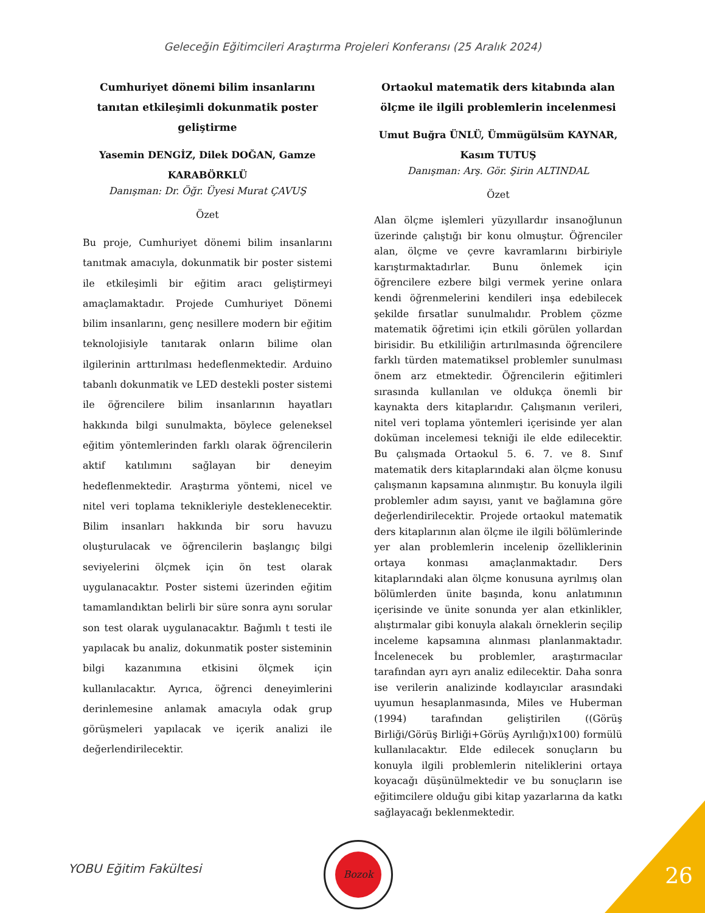Geleceğin Eğitimcileri Araştırma Projeleri Konferansı (25 Aralık 2024)
Cumhuriyet dönemi bilim insanlarını tanıtan etkileşimli dokunmatik poster geliştirme
Yasemin DENGİZ, Dilek DOĞAN, Gamze KARABÖRKLÜ
Danışman: Dr. Öğr. Üyesi Murat ÇAVUŞ
Özet
Bu proje, Cumhuriyet dönemi bilim insanlarını tanıtmak amacıyla, dokunmatik bir poster sistemi ile etkileşimli bir eğitim aracı geliştirmeyi amaçlamaktadır. Projede Cumhuriyet Dönemi bilim insanlarını, genç nesillere modern bir eğitim teknolojisiyle tanıtarak onların bilime olan ilgilerinin arttırılması hedeflenmektedir. Arduino tabanlı dokunmatik ve LED destekli poster sistemi ile öğrencilere bilim insanlarının hayatları hakkında bilgi sunulmakta, böylece geleneksel eğitim yöntemlerinden farklı olarak öğrencilerin aktif katılımını sağlayan bir deneyim hedeflenmektedir. Araştırma yöntemi, nicel ve nitel veri toplama teknikleriyle desteklenecektir. Bilim insanları hakkında bir soru havuzu oluşturulacak ve öğrencilerin başlangıç bilgi seviyelerini ölçmek için ön test olarak uygulanacaktır. Poster sistemi üzerinden eğitim tamamlandıktan belirli bir süre sonra aynı sorular son test olarak uygulanacaktır. Bağımlı t testi ile yapılacak bu analiz, dokunmatik poster sisteminin bilgi kazanımına etkisini ölçmek için kullanılacaktır. Ayrıca, öğrenci deneyimlerini derinlemesine anlamak amacıyla odak grup görüşmeleri yapılacak ve içerik analizi ile değerlendirilecektir.
Ortaokul matematik ders kitabında alan ölçme ile ilgili problemlerin incelenmesi
Umut Buğra ÜNLÜ, Ümmügülsüm KAYNAR, Kasım TUTUŞ
Danışman: Arş. Gör. Şirin ALTINDAL
Özet
Alan ölçme işlemleri yüzyıllardır insanoğlunun üzerinde çalıştığı bir konu olmuştur. Öğrenciler alan, ölçme ve çevre kavramlarını birbiriyle karıştırmaktadırlar. Bunu önlemek için öğrencilere ezbere bilgi vermek yerine onlara kendi öğrenmelerini kendileri inşa edebilecek şekilde fırsatlar sunulmalıdır. Problem çözme matematik öğretimi için etkili görülen yollardan birisidir. Bu etkililiğin artırılmasında öğrencilere farklı türden matematiksel problemler sunulması önem arz etmektedir. Öğrencilerin eğitimleri sırasında kullanılan ve oldukça önemli bir kaynakta ders kitaplarıdır. Çalışmanın verileri, nitel veri toplama yöntemleri içerisinde yer alan doküman incelemesi tekniği ile elde edilecektir. Bu çalışmada Ortaokul 5. 6. 7. ve 8. Sınıf matematik ders kitaplarındaki alan ölçme konusu çalışmanın kapsamına alınmıştır. Bu konuyla ilgili problemler adım sayısı, yanıt ve bağlamına göre değerlendirilecektir. Projede ortaokul matematik ders kitaplarının alan ölçme ile ilgili bölümlerinde yer alan problemlerin incelenip özelliklerinin ortaya konması amaçlanmaktadır. Ders kitaplarındaki alan ölçme konusuna ayrılmış olan bölümlerden ünite başında, konu anlatımının içerisinde ve ünite sonunda yer alan etkinlikler, alıştırmalar gibi konuyla alakalı örneklerin seçilip inceleme kapsamına alınması planlanmaktadır. İncelenecek bu problemler, araştırmacılar tarafından ayrı ayrı analiz edilecektir. Daha sonra ise verilerin analizinde kodlayıcılar arasındaki uyumun hesaplanmasında, Miles ve Huberman (1994) tarafından geliştirilen ((Görüş Birliği/Görüş Birliği+Görüş Ayrılığı)x100) formülü kullanılacaktır. Elde edilecek sonuçların bu konuyla ilgili problemlerin niteliklerini ortaya koyacağı düşünülmektedir ve bu sonuçların ise eğitimcilere olduğu gibi kitap yazarlarına da katkı sağlayacağı beklenmektedir.
YOBU Eğitim Fakültesi
Bozok
26